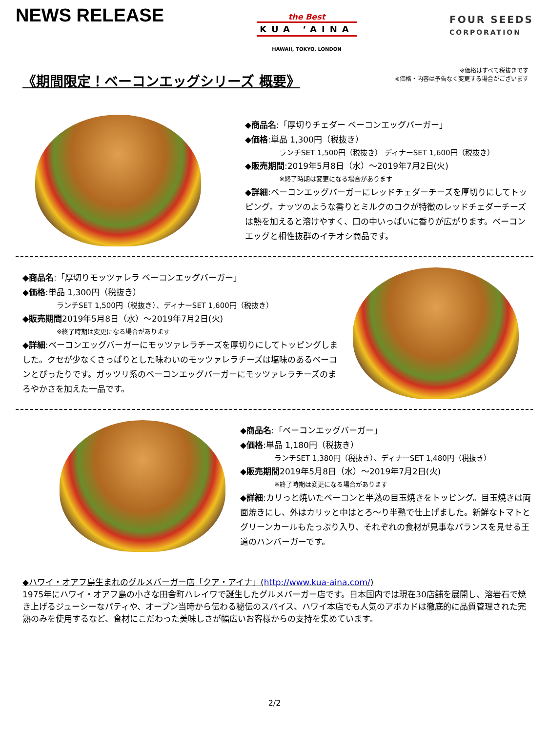NEWS RELEASE
the Best
KUA ‘AINA
HAWAII, TOKYO, LONDON
FOUR SEEDS
CORPORATION
《期間限定！ベーコンエッグシリーズ 概要》
※価格はすべて税抜きです
※価格・内容は予告なく変更する場合がございます
◆商品名:「厚切りチェダー ベーコンエッグバーガー」
◆価格:単品 1,300円（税抜き）
ランチSET 1,500円（税抜き） ディナーSET 1,600円（税抜き）
◆販売期間:2019年5月8日（水）～2019年7月2日(火)
※終了時期は変更になる場合があります
◆詳細:ベーコンエッグバーガーにレッドチェダーチーズを厚切りにしてトッピング。ナッツのような香りとミルクのコクが特徴のレッドチェダーチーズは熱を加えると溶けやすく、口の中いっぱいに香りが広がります。ベーコンエッグと相性抜群のイチオシ商品です。
◆商品名:「厚切りモッツァレラ ベーコンエッグバーガー」
◆価格:単品 1,300円（税抜き）
ランチSET 1,500円（税抜き）、ディナーSET 1,600円（税抜き）
◆販売期間2019年5月8日（水）～2019年7月2日(火)
※終了時期は変更になる場合があります
◆詳細:ベーコンエッグバーガーにモッツァレラチーズを厚切りにしてトッピングしました。クセが少なくさっぱりとした味わいのモッツァレラチーズは塩味のあるベーコンとぴったりです。ガッツリ系のベーコンエッグバーガーにモッツァレラチーズのまろやかさを加えた一品です。
◆商品名:「ベーコンエッグバーガー」
◆価格:単品 1,180円（税抜き）
ランチSET 1,380円（税抜き）、ディナーSET 1,480円（税抜き）
◆販売期間2019年5月8日（水）～2019年7月2日(火)
※終了時期は変更になる場合があります
◆詳細:カリっと焼いたベーコンと半熟の目玉焼きをトッピング。目玉焼きは両面焼きにし、外はカリッと中はとろ～り半熟で仕上げました。新鮮なトマトとグリーンカールもたっぷり入り、それぞれの食材が見事なバランスを見せる王道のハンバーガーです。
◆ハワイ・オアフ島生まれのグルメバーガー店「クア・アイナ」(http://www.kua-aina.com/)
1975年にハワイ・オアフ島の小さな田舎町ハレイワで誕生したグルメバーガー店です。日本国内では現在30店舗を展開し、溶岩石で焼き上げるジューシーなパティや、オープン当時から伝わる秘伝のスパイス、ハワイ本店でも人気のアボカドは徹底的に品質管理された完熟のみを使用するなど、食材にこだわった美味しさが幅広いお客様からの支持を集めています。
2/2